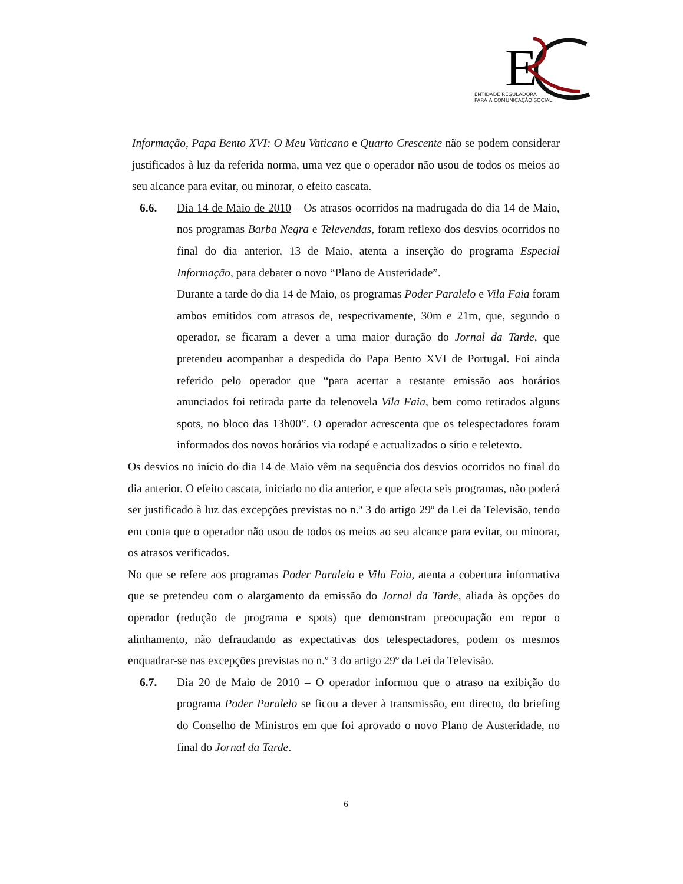E
ENTIDADE REGULADORA
PARA A COMUNICAÇÃO SOCIAL
Informação, Papa Bento XVI: O Meu Vaticano e Quarto Crescente não se podem considerar justificados à luz da referida norma, uma vez que o operador não usou de todos os meios ao seu alcance para evitar, ou minorar, o efeito cascata.
6.6. Dia 14 de Maio de 2010 – Os atrasos ocorridos na madrugada do dia 14 de Maio, nos programas Barba Negra e Televendas, foram reflexo dos desvios ocorridos no final do dia anterior, 13 de Maio, atenta a inserção do programa Especial Informação, para debater o novo “Plano de Austeridade”.
Durante a tarde do dia 14 de Maio, os programas Poder Paralelo e Vila Faia foram ambos emitidos com atrasos de, respectivamente, 30m e 21m, que, segundo o operador, se ficaram a dever a uma maior duração do Jornal da Tarde, que pretendeu acompanhar a despedida do Papa Bento XVI de Portugal. Foi ainda referido pelo operador que “para acertar a restante emissão aos horários anunciados foi retirada parte da telenovela Vila Faia, bem como retirados alguns spots, no bloco das 13h00”. O operador acrescenta que os telespectadores foram informados dos novos horários via rodapé e actualizados o sítio e teletexto.
Os desvios no início do dia 14 de Maio vêm na sequência dos desvios ocorridos no final do dia anterior. O efeito cascata, iniciado no dia anterior, e que afecta seis programas, não poderá ser justificado à luz das excepções previstas no n.º 3 do artigo 29º da Lei da Televisão, tendo em conta que o operador não usou de todos os meios ao seu alcance para evitar, ou minorar, os atrasos verificados.
No que se refere aos programas Poder Paralelo e Vila Faia, atenta a cobertura informativa que se pretendeu com o alargamento da emissão do Jornal da Tarde, aliada às opções do operador (redução de programa e spots) que demonstram preocupação em repor o alinhamento, não defraudando as expectativas dos telespectadores, podem os mesmos enquadrar-se nas excepções previstas no n.º 3 do artigo 29º da Lei da Televisão.
6.7. Dia 20 de Maio de 2010 – O operador informou que o atraso na exibição do programa Poder Paralelo se ficou a dever à transmissão, em directo, do briefing do Conselho de Ministros em que foi aprovado o novo Plano de Austeridade, no final do Jornal da Tarde.
6